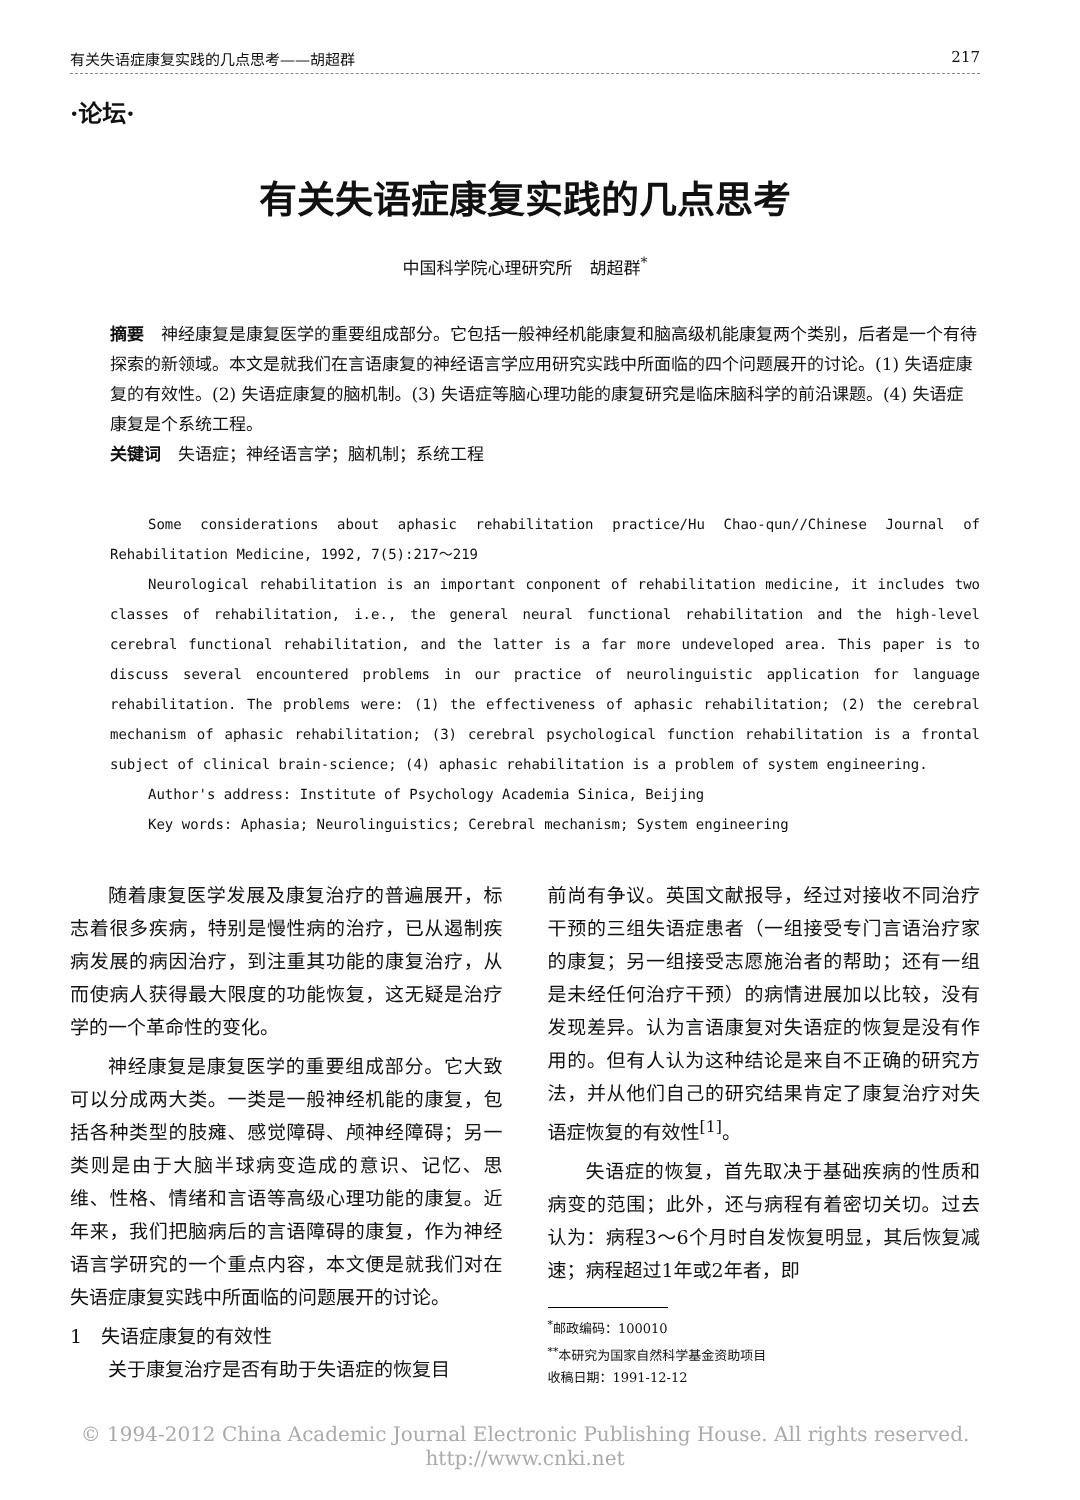有关失语症康复实践的几点思考——胡超群 217
·论坛·
有关失语症康复实践的几点思考
中国科学院心理研究所　胡超群<sup>*</sup>
摘要　神经康复是康复医学的重要组成部分。它包括一般神经机能康复和脑高级机能康复两个类别，后者是一个有待探索的新领域。本文是就我们在言语康复的神经语言学应用研究实践中所面临的四个问题展开的讨论。(1) 失语症康复的有效性。(2) 失语症康复的脑机制。(3) 失语症等脑心理功能的康复研究是临床脑科学的前沿课题。(4) 失语症康复是个系统工程。
关键词　失语症；神经语言学；脑机制；系统工程
Some considerations about aphasic rehabilitation practice/Hu Chao-qun//Chinese Journal of Rehabilitation Medicine, 1992, 7(5):217～219
Neurological rehabilitation is an important conponent of rehabilitation medicine, it includes two classes of rehabilitation, i.e., the general neural functional rehabilitation and the high-level cerebral functional rehabilitation, and the latter is a far more undeveloped area. This paper is to discuss several encountered problems in our practice of neurolinguistic application for language rehabilitation. The problems were: (1) the effectiveness of aphasic rehabilitation; (2) the cerebral mechanism of aphasic rehabilitation; (3) cerebral psychological function rehabilitation is a frontal subject of clinical brain-science; (4) aphasic rehabilitation is a problem of system engineering.
Author's address: Institute of Psychology Academia Sinica, Beijing
Key words: Aphasia; Neurolinguistics; Cerebral mechanism; System engineering
随着康复医学发展及康复治疗的普遍展开，标志着很多疾病，特别是慢性病的治疗，已从遏制疾病发展的病因治疗，到注重其功能的康复治疗，从而使病人获得最大限度的功能恢复，这无疑是治疗学的一个革命性的变化。
神经康复是康复医学的重要组成部分。它大致可以分成两大类。一类是一般神经机能的康复，包括各种类型的肢瘫、感觉障碍、颅神经障碍；另一类则是由于大脑半球病变造成的意识、记忆、思维、性格、情绪和言语等高级心理功能的康复。近年来，我们把脑病后的言语障碍的康复，作为神经语言学研究的一个重点内容，本文便是就我们对在失语症康复实践中所面临的问题展开的讨论。
1　失语症康复的有效性
关于康复治疗是否有助于失语症的恢复目
前尚有争议。英国文献报导，经过对接收不同治疗干预的三组失语症患者（一组接受专门言语治疗家的康复；另一组接受志愿施治者的帮助；还有一组是未经任何治疗干预）的病情进展加以比较，没有发现差异。认为言语康复对失语症的恢复是没有作用的。但有人认为这种结论是来自不正确的研究方法，并从他们自己的研究结果肯定了康复治疗对失语症恢复的有效性<sup>[1]</sup>。
失语症的恢复，首先取决于基础疾病的性质和病变的范围；此外，还与病程有着密切关切。过去认为：病程3～6个月时自发恢复明显，其后恢复减速；病程超过1年或2年者，即
<sup>*</sup> 邮政编码：100010
<sup>**</sup> 本研究为国家自然科学基金资助项目
收稿日期：1991-12-12
© 1994-2012 China Academic Journal Electronic Publishing House. All rights reserved. http://www.cnki.net